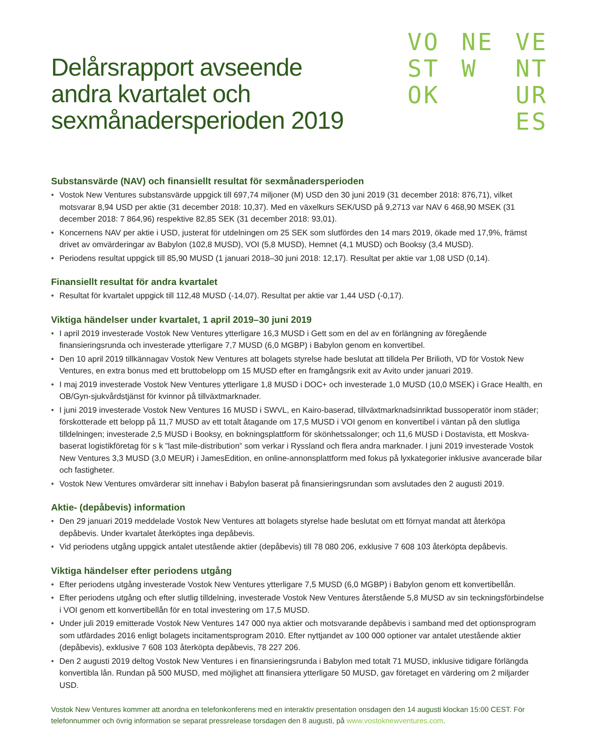VO
ST
OK
NE
W
VE
NT
UR
ES
Delårsrapport avseende
andra kvartalet och
sexmånadersperioden 2019
Substansvärde (NAV) och finansiellt resultat för sexmånadersperioden
• Vostok New Ventures substansvärde uppgick till 697,74 miljoner (M) USD den 30 juni 2019 (31 december 2018: 876,71), vilket motsvarar 8,94 USD per aktie (31 december 2018: 10,37). Med en växelkurs SEK/USD på 9,2713 var NAV 6 468,90 MSEK (31 december 2018: 7 864,96) respektive 82,85 SEK (31 december 2018: 93,01).
• Koncernens NAV per aktie i USD, justerat för utdelningen om 25 SEK som slutfördes den 14 mars 2019, ökade med 17,9%, främst drivet av omvärderingar av Babylon (102,8 MUSD), VOI (5,8 MUSD), Hemnet (4,1 MUSD) och Booksy (3,4 MUSD).
• Periodens resultat uppgick till 85,90 MUSD (1 januari 2018–30 juni 2018: 12,17). Resultat per aktie var 1,08 USD (0,14).
Finansiellt resultat för andra kvartalet
• Resultat för kvartalet uppgick till 112,48 MUSD (-14,07). Resultat per aktie var 1,44 USD (-0,17).
Viktiga händelser under kvartalet, 1 april 2019–30 juni 2019
• I april 2019 investerade Vostok New Ventures ytterligare 16,3 MUSD i Gett som en del av en förlängning av föregående finansieringsrunda och investerade ytterligare 7,7 MUSD (6,0 MGBP) i Babylon genom en konvertibel.
• Den 10 april 2019 tillkännagav Vostok New Ventures att bolagets styrelse hade beslutat att tilldela Per Brilioth, VD för Vostok New Ventures, en extra bonus med ett bruttobelopp om 15 MUSD efter en framgångsrik exit av Avito under januari 2019.
• I maj 2019 investerade Vostok New Ventures ytterligare 1,8 MUSD i DOC+ och investerade 1,0 MUSD (10,0 MSEK) i Grace Health, en OB/Gyn-sjukvårdstjänst för kvinnor på tillväxtmarknader.
• I juni 2019 investerade Vostok New Ventures 16 MUSD i SWVL, en Kairo-baserad, tillväxtmarknadsinriktad bussoperatör inom städer; förskotterade ett belopp på 11,7 MUSD av ett totalt åtagande om 17,5 MUSD i VOI genom en konvertibel i väntan på den slutliga tilldelningen; investerade 2,5 MUSD i Booksy, en bokningsplattform för skönhetssalonger; och 11,6 MUSD i Dostavista, ett Moskva-baserat logistikföretag för s k ”last mile-distribution” som verkar i Ryssland och flera andra marknader. I juni 2019 investerade Vostok New Ventures 3,3 MUSD (3,0 MEUR) i JamesEdition, en online-annonsplattform med fokus på lyxkategorier inklusive avancerade bilar och fastigheter.
• Vostok New Ventures omvärderar sitt innehav i Babylon baserat på finansieringsrundan som avslutades den 2 augusti 2019.
Aktie- (depåbevis) information
• Den 29 januari 2019 meddelade Vostok New Ventures att bolagets styrelse hade beslutat om ett förnyat mandat att återköpa depåbevis. Under kvartalet återköptes inga depåbevis.
• Vid periodens utgång uppgick antalet utestående aktier (depåbevis) till 78 080 206, exklusive 7 608 103 återköpta depåbevis.
Viktiga händelser efter periodens utgång
• Efter periodens utgång investerade Vostok New Ventures ytterligare 7,5 MUSD (6,0 MGBP) i Babylon genom ett konvertibellån.
• Efter periodens utgång och efter slutlig tilldelning, investerade Vostok New Ventures återstående 5,8 MUSD av sin tecknings­förbindelse i VOI genom ett konvertibellån för en total investering om 17,5 MUSD.
• Under juli 2019 emitterade Vostok New Ventures 147 000 nya aktier och motsvarande depåbevis i samband med det optionsprogram som utfärdades 2016 enligt bolagets incitamentsprogram 2010. Efter nyttjandet av 100 000 optioner var antalet utestående aktier (depåbevis), exklusive 7 608 103 återköpta depåbevis, 78 227 206.
• Den 2 augusti 2019 deltog Vostok New Ventures i en finansieringsrunda i Babylon med totalt 71 MUSD, inklusive tidigare förlängda konvertibla lån. Rundan på 500 MUSD, med möjlighet att finansiera ytterligare 50 MUSD, gav företaget en värdering om 2 miljarder USD.
Vostok New Ventures kommer att anordna en telefonkonferens med en interaktiv presentation onsdagen den 14 augusti klockan 15:00 CEST. För telefonnummer och övrig information se separat pressrelease torsdagen den 8 augusti, på www.vostoknewventures.com.